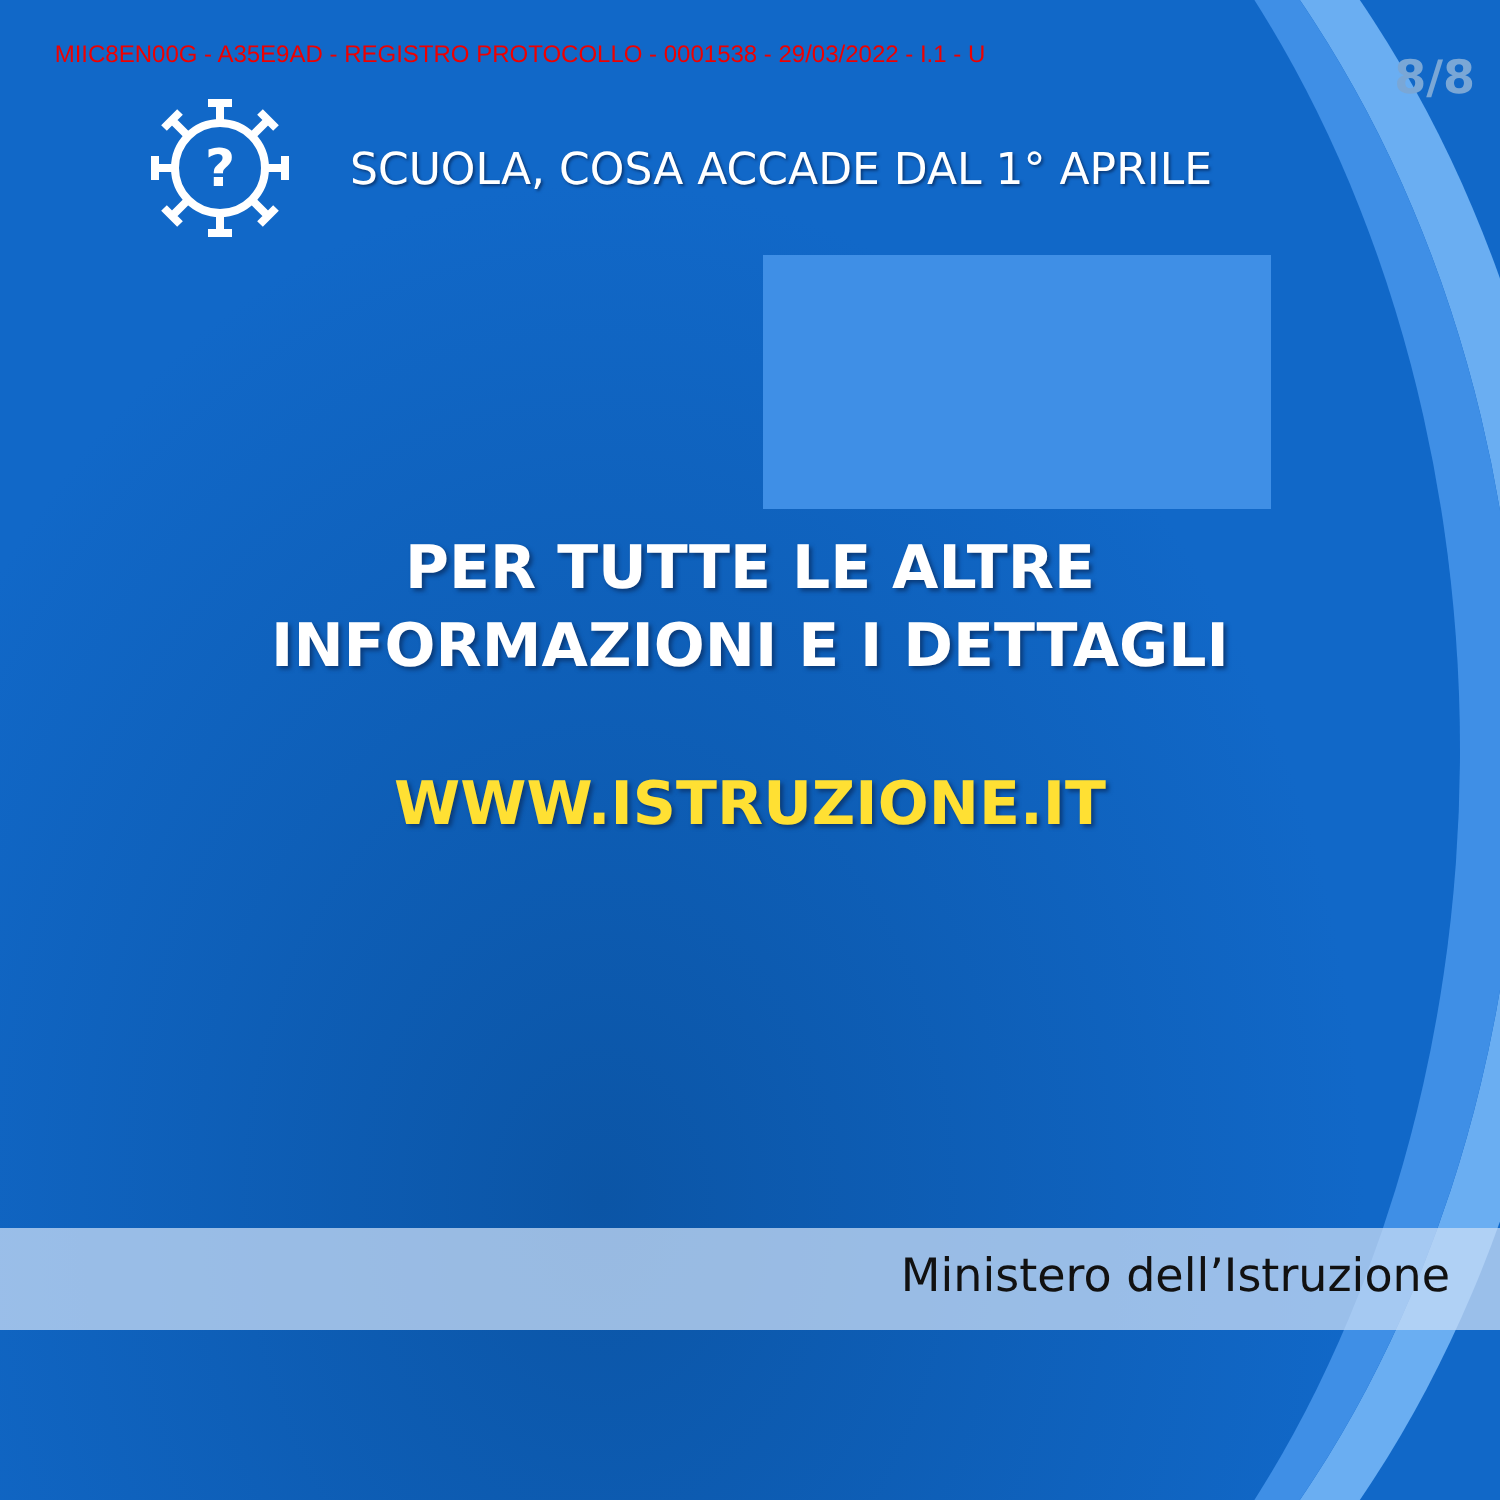MIIC8EN00G - A35E9AD - REGISTRO PROTOCOLLO - 0001538 - 29/03/2022 - I.1 - U
8/8
?
SCUOLA, COSA ACCADE DAL 1° APRILE
PER TUTTE LE ALTRE
INFORMAZIONI E I DETTAGLI
WWW.ISTRUZIONE.IT
Ministero dell’Istruzione